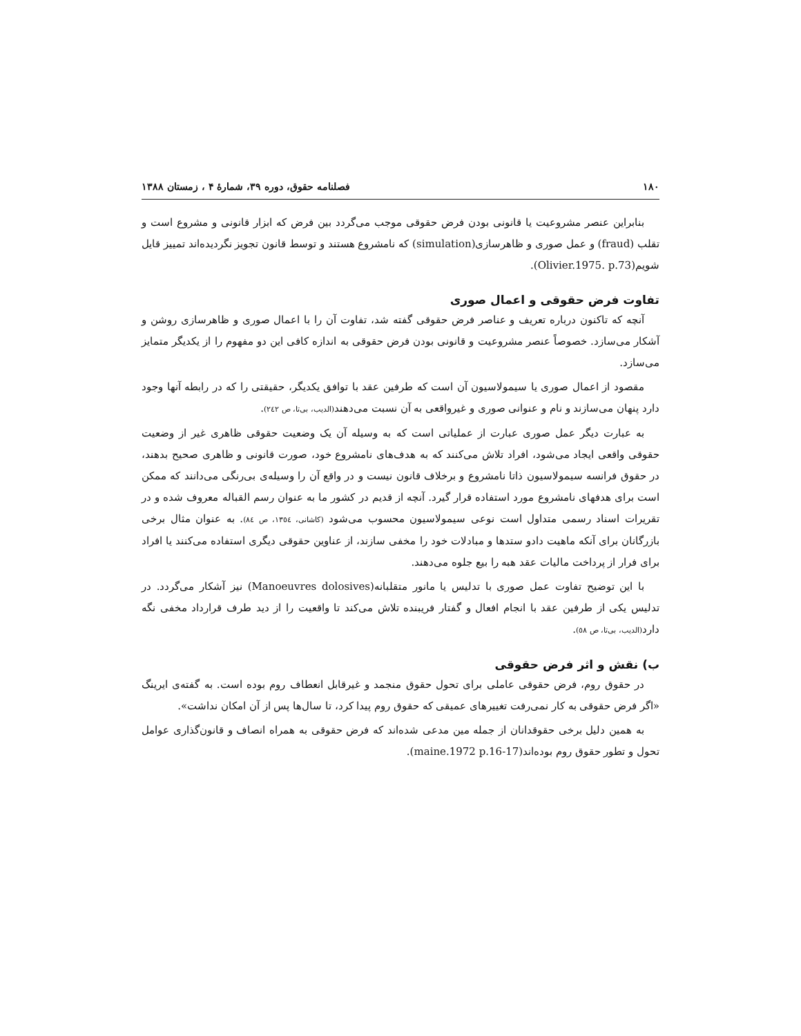۱۸۰ فصلنامه حقوق، دوره ۳۹، شمارهٔ ۴ ، زمستان ۱۳۸۸
بنابراین عنصر مشروعیت یا قانونی بودن فرض حقوقی موجب می‌گردد بین فرض که ابزار قانونی و مشروع است و تقلب (fraud) و عمل صوری و ظاهرسازی(simulation) که نامشروع هستند و توسط قانون تجویز نگردیده‌اند تمییز قایل شویم(Olivier.1975. p.73).
تفاوت فرض حقوقی و اعمال صوری
آنچه که تاکنون درباره تعریف و عناصر فرض حقوقی گفته شد، تفاوت آن را با اعمال صوری و ظاهرسازی روشن و آشکار می‌سازد. خصوصاً عنصر مشروعیت و قانونی بودن فرض حقوقی به اندازه کافی این دو مفهوم را از یکدیگر متمایز می‌سازد.
مقصود از اعمال صوری یا سیمولاسیون آن است که طرفین عقد با توافق یکدیگر، حقیقتی را که در رابطه آنها وجود دارد پنهان می‌سازند و نام و عنوانی صوری و غیرواقعی به آن نسبت می‌دهند(الدیب، بی‌تا، ص ۲٤۲).
به عبارت دیگر عمل صوری عبارت از عملیاتی است که به وسیله آن یک وضعیت حقوقی ظاهری غیر از وضعیت حقوقی واقعی ایجاد می‌شود، افراد تلاش می‌کنند که به هدف‌های نامشروع خود، صورت قانونی و ظاهری صحیح بدهند، در حقوق فرانسه سیمولاسیون ذاتا نامشروع و برخلاف قانون نیست و در واقع آن را وسیله‌ی بی‌رنگی می‌دانند که ممکن است برای هدفهای نامشروع مورد استفاده قرار گیرد. آنچه از قدیم در کشور ما به عنوان رسم القباله معروف شده و در تقریرات اسناد رسمی متداول است نوعی سیمولاسیون محسوب می‌شود (کاشانی، ۱۳٥٤، ص ۸٤). به عنوان مثال برخی بازرگانان برای آنکه ماهیت دادو ستدها و مبادلات خود را مخفی سازند، از عناوین حقوقی دیگری استفاده می‌کنند یا افراد برای فرار از پرداخت مالیات عقد هبه را بیع جلوه می‌دهند.
با این توضیح تفاوت عمل صوری با تدلیس یا مانور متقلبانه(Manoeuvres dolosives) نیز آشکار می‌گردد. در تدلیس یکی از طرفین عقد با انجام افعال و گفتار فریبنده تلاش می‌کند تا واقعیت را از دید طرف قرارداد مخفی نگه دارد(الدیب، بی‌تا، ص ٥۸).
ب) نقش و اثر فرض حقوقی
در حقوق روم، فرض حقوقی عاملی برای تحول حقوق منجمد و غیرقابل انعطاف روم بوده است. به گفته‌ی ایرینگ «اگر فرض حقوقی به کار نمی‌رفت تغییرهای عمیقی که حقوق روم پیدا کرد، تا سال‌ها پس از آن امکان نداشت».
به همین دلیل برخی حقوقدانان از جمله مین مدعی شده‌اند که فرض حقوقی به همراه انصاف و قانون‌گذاری عوامل تحول و تطور حقوق روم بوده‌اند(maine.1972 p.16-17).